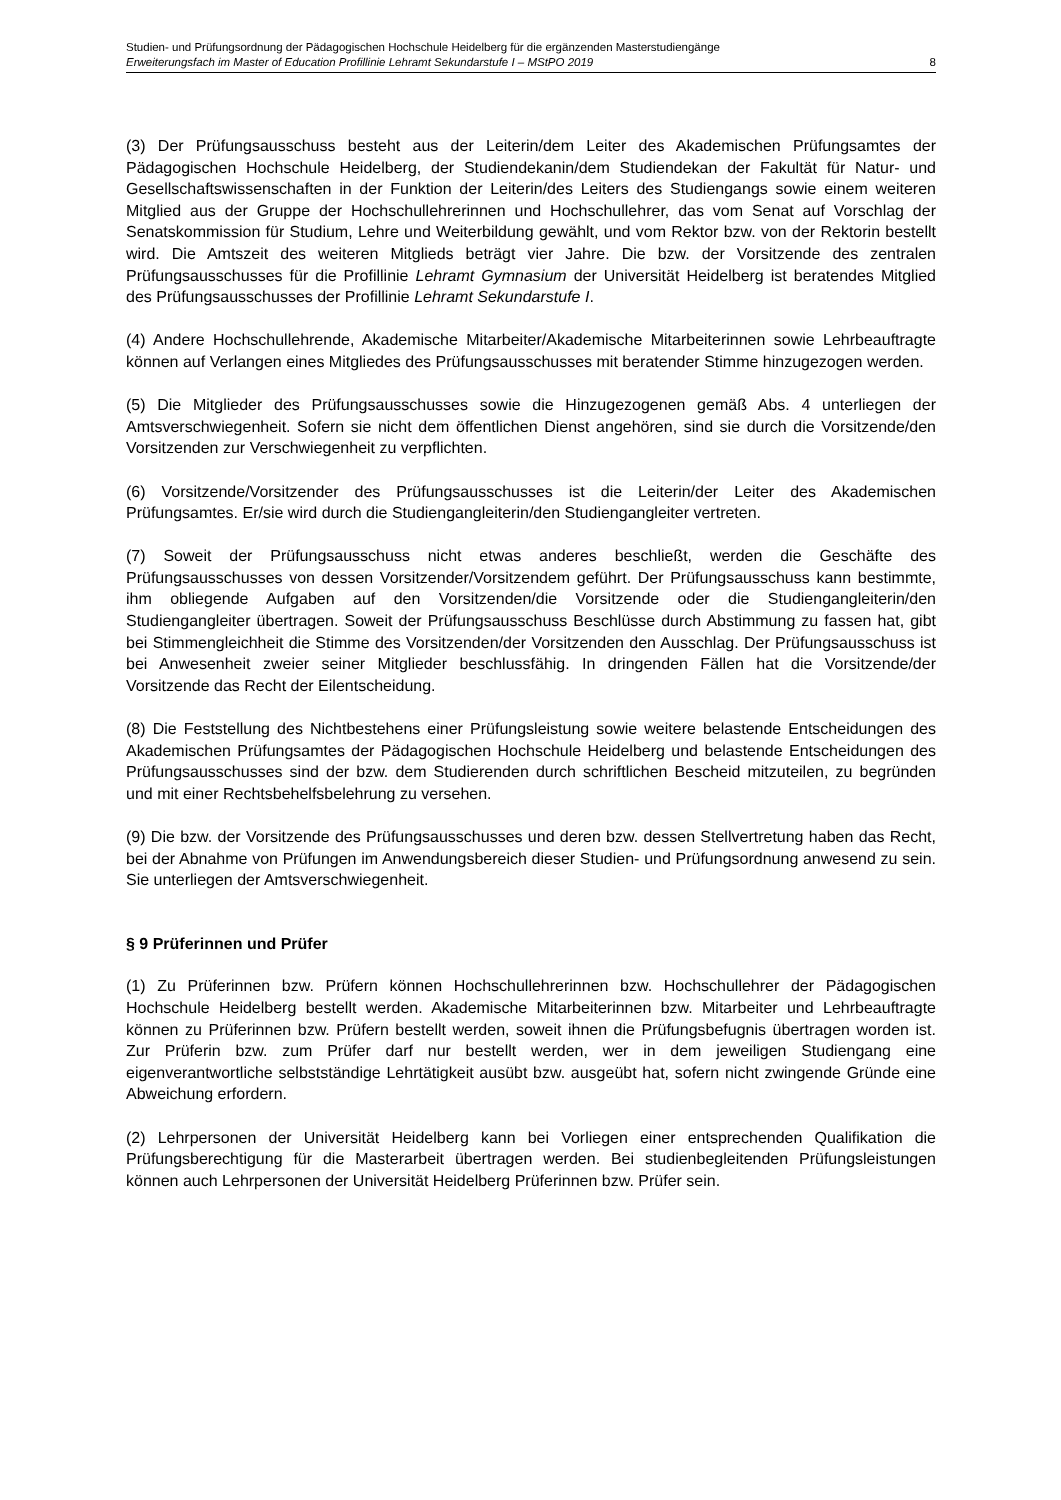Studien- und Prüfungsordnung der Pädagogischen Hochschule Heidelberg für die ergänzenden Masterstudiengänge
Erweiterungsfach im Master of Education Profillinie Lehramt Sekundarstufe I – MStPO 2019 8
(3) Der Prüfungsausschuss besteht aus der Leiterin/dem Leiter des Akademischen Prüfungsamtes der Pädagogischen Hochschule Heidelberg, der Studiendekanin/dem Studiendekan der Fakultät für Natur- und Gesellschaftswissenschaften in der Funktion der Leiterin/des Leiters des Studiengangs sowie einem weiteren Mitglied aus der Gruppe der Hochschullehrerinnen und Hochschullehrer, das vom Senat auf Vorschlag der Senatskommission für Studium, Lehre und Weiterbildung gewählt, und vom Rektor bzw. von der Rektorin bestellt wird. Die Amtszeit des weiteren Mitglieds beträgt vier Jahre. Die bzw. der Vorsitzende des zentralen Prüfungsausschusses für die Profillinie Lehramt Gymnasium der Universität Heidelberg ist beratendes Mitglied des Prüfungsausschusses der Profillinie Lehramt Sekundarstufe I.
(4) Andere Hochschullehrende, Akademische Mitarbeiter/Akademische Mitarbeiterinnen sowie Lehrbeauftragte können auf Verlangen eines Mitgliedes des Prüfungsausschusses mit beratender Stimme hinzugezogen werden.
(5) Die Mitglieder des Prüfungsausschusses sowie die Hinzugezogenen gemäß Abs. 4 unterliegen der Amtsverschwiegenheit. Sofern sie nicht dem öffentlichen Dienst angehören, sind sie durch die Vorsitzende/den Vorsitzenden zur Verschwiegenheit zu verpflichten.
(6) Vorsitzende/Vorsitzender des Prüfungsausschusses ist die Leiterin/der Leiter des Akademischen Prüfungsamtes. Er/sie wird durch die Studiengangleiterin/den Studiengangleiter vertreten.
(7) Soweit der Prüfungsausschuss nicht etwas anderes beschließt, werden die Geschäfte des Prüfungsausschusses von dessen Vorsitzender/Vorsitzendem geführt. Der Prüfungsausschuss kann bestimmte, ihm obliegende Aufgaben auf den Vorsitzenden/die Vorsitzende oder die Studiengangleiterin/den Studiengangleiter übertragen. Soweit der Prüfungsausschuss Beschlüsse durch Abstimmung zu fassen hat, gibt bei Stimmengleichheit die Stimme des Vorsitzenden/der Vorsitzenden den Ausschlag. Der Prüfungsausschuss ist bei Anwesenheit zweier seiner Mitglieder beschlussfähig. In dringenden Fällen hat die Vorsitzende/der Vorsitzende das Recht der Eilentscheidung.
(8) Die Feststellung des Nichtbestehens einer Prüfungsleistung sowie weitere belastende Entscheidungen des Akademischen Prüfungsamtes der Pädagogischen Hochschule Heidelberg und belastende Entscheidungen des Prüfungsausschusses sind der bzw. dem Studierenden durch schriftlichen Bescheid mitzuteilen, zu begründen und mit einer Rechtsbehelfsbelehrung zu versehen.
(9) Die bzw. der Vorsitzende des Prüfungsausschusses und deren bzw. dessen Stellvertretung haben das Recht, bei der Abnahme von Prüfungen im Anwendungsbereich dieser Studien- und Prüfungsordnung anwesend zu sein. Sie unterliegen der Amtsverschwiegenheit.
§ 9 Prüferinnen und Prüfer
(1) Zu Prüferinnen bzw. Prüfern können Hochschullehrerinnen bzw. Hochschullehrer der Pädagogischen Hochschule Heidelberg bestellt werden. Akademische Mitarbeiterinnen bzw. Mitarbeiter und Lehrbeauftragte können zu Prüferinnen bzw. Prüfern bestellt werden, soweit ihnen die Prüfungsbefugnis übertragen worden ist. Zur Prüferin bzw. zum Prüfer darf nur bestellt werden, wer in dem jeweiligen Studiengang eine eigenverantwortliche selbstständige Lehrtätigkeit ausübt bzw. ausgeübt hat, sofern nicht zwingende Gründe eine Abweichung erfordern.
(2) Lehrpersonen der Universität Heidelberg kann bei Vorliegen einer entsprechenden Qualifikation die Prüfungsberechtigung für die Masterarbeit übertragen werden. Bei studienbegleitenden Prüfungsleistungen können auch Lehrpersonen der Universität Heidelberg Prüferinnen bzw. Prüfer sein.